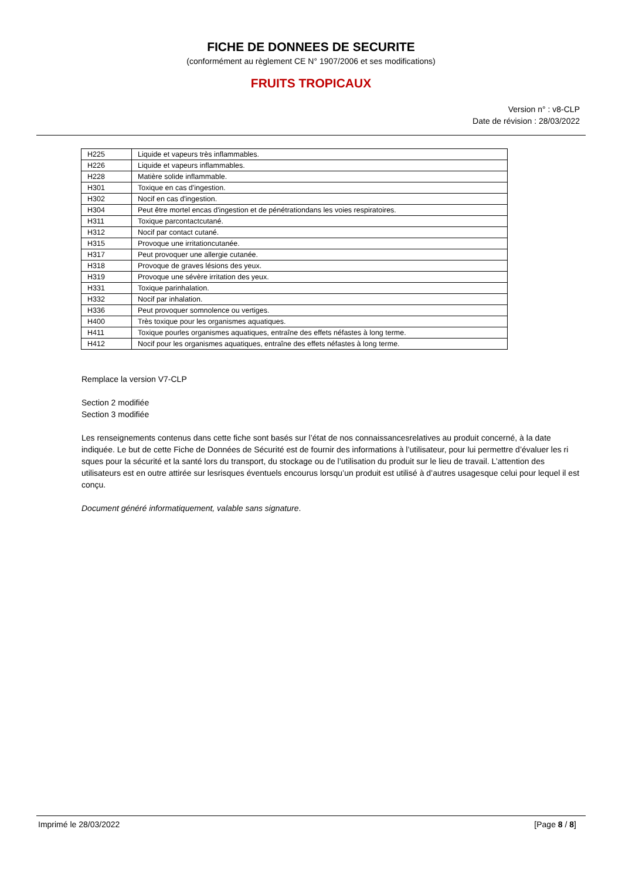FICHE DE DONNEES DE SECURITE
(conformément au règlement CE N° 1907/2006 et ses modifications)
FRUITS TROPICAUX
Version n° : v8-CLP
Date de révision : 28/03/2022
| H225 | Liquide et vapeurs très inflammables. |
| H226 | Liquide et vapeurs inflammables. |
| H228 | Matière solide inflammable. |
| H301 | Toxique en cas d'ingestion. |
| H302 | Nocif en cas d'ingestion. |
| H304 | Peut être mortel encas d'ingestion et de pénétrationdans les voies respiratoires. |
| H311 | Toxique parcontactcutané. |
| H312 | Nocif par contact cutané. |
| H315 | Provoque une irritationcutanée. |
| H317 | Peut provoquer une allergie cutanée. |
| H318 | Provoque de graves lésions des yeux. |
| H319 | Provoque une sévère irritation des yeux. |
| H331 | Toxique parinhalation. |
| H332 | Nocif par inhalation. |
| H336 | Peut provoquer somnolence ou vertiges. |
| H400 | Très toxique pour les organismes aquatiques. |
| H411 | Toxique pourles organismes aquatiques, entraîne des effets néfastes à long terme. |
| H412 | Nocif pour les organismes aquatiques, entraîne des effets néfastes à long terme. |
Remplace la version V7-CLP
Section 2 modifiée
Section 3 modifiée
Les renseignements contenus dans cette fiche sont basés sur l’état de nos connaissancesrelatives au produit concerné, à la date indiquée. Le but de cette Fiche de Données de Sécurité est de fournir des informations à l’utilisateur, pour lui permettre d’évaluer les ri sques pour la sécurité et la santé lors du transport, du stockage ou de l’utilisation du produit sur le lieu de travail. L’attention des utilisateurs est en outre attirée sur lesrisques éventuels encourus lorsqu’un produit est utilisé à d’autres usagesque celui pour lequel il est conçu.
Document généré informatiquement, valable sans signature.
Imprimé le 28/03/2022 [Page 8 / 8]